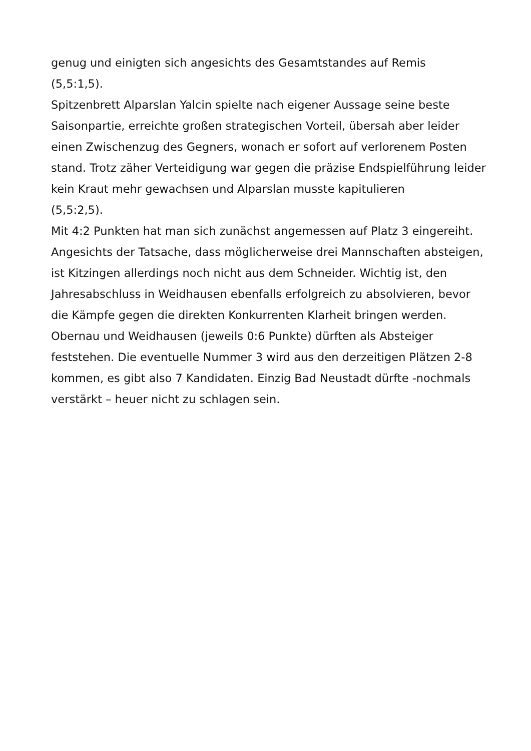genug und einigten sich angesichts des Gesamtstandes auf Remis
(5,5:1,5).
Spitzenbrett Alparslan Yalcin spielte nach eigener Aussage seine beste Saisonpartie, erreichte großen strategischen Vorteil, übersah aber leider einen Zwischenzug des Gegners, wonach er sofort auf verlorenem Posten stand. Trotz zäher Verteidigung war gegen die präzise Endspielführung leider kein Kraut mehr gewachsen und Alparslan musste kapitulieren
(5,5:2,5).
Mit 4:2 Punkten hat man sich zunächst angemessen auf Platz 3 eingereiht. Angesichts der Tatsache, dass möglicherweise drei Mannschaften absteigen, ist Kitzingen allerdings noch nicht aus dem Schneider. Wichtig ist, den Jahresabschluss in Weidhausen ebenfalls erfolgreich zu absolvieren, bevor die Kämpfe gegen die direkten Konkurrenten Klarheit bringen werden.
Obernau und Weidhausen (jeweils 0:6 Punkte) dürften als Absteiger feststehen. Die eventuelle Nummer 3 wird aus den derzeitigen Plätzen 2-8 kommen, es gibt also 7 Kandidaten. Einzig Bad Neustadt dürfte -nochmals verstärkt – heuer nicht zu schlagen sein.